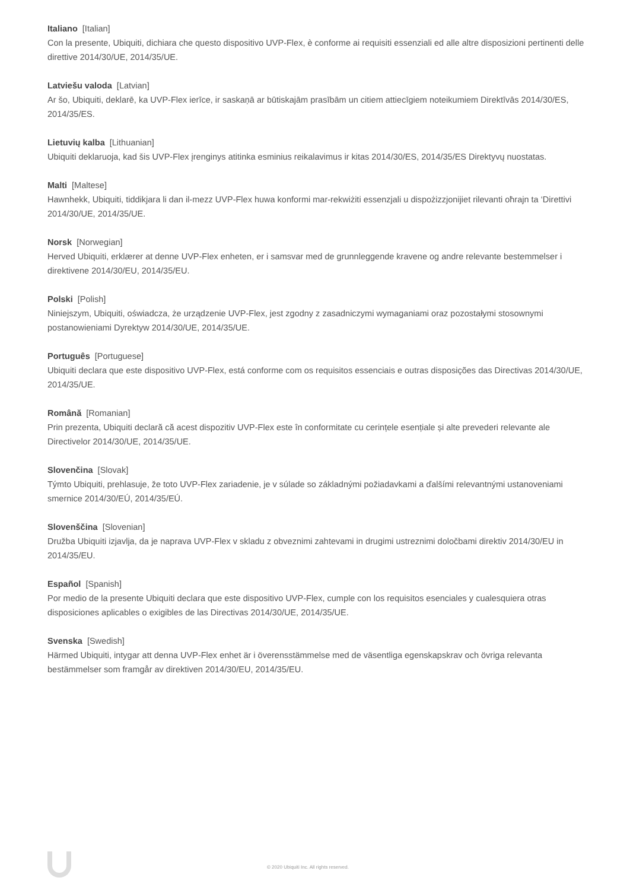Italiano [Italian]
Con la presente, Ubiquiti, dichiara che questo dispositivo UVP-Flex, è conforme ai requisiti essenziali ed alle altre disposizioni pertinenti delle direttive 2014/30/UE, 2014/35/UE.
Latviešu valoda [Latvian]
Ar šo, Ubiquiti, deklarē, ka UVP-Flex ierīce, ir saskaņā ar būtiskajām prasībām un citiem attiecīgiem noteikumiem Direktīvās 2014/30/ES, 2014/35/ES.
Lietuvių kalba [Lithuanian]
Ubiquiti deklaruoja, kad šis UVP-Flex įrenginys atitinka esminius reikalavimus ir kitas 2014/30/ES, 2014/35/ES Direktyvų nuostatas.
Malti [Maltese]
Hawnhekk, Ubiquiti, tiddikjara li dan il-mezz UVP-Flex huwa konformi mar-rekwiżiti essenzjali u dispożizzjonijiet rilevanti oħrajn ta ‘Direttivi 2014/30/UE, 2014/35/UE.
Norsk [Norwegian]
Herved Ubiquiti, erklærer at denne UVP-Flex enheten, er i samsvar med de grunnleggende kravene og andre relevante bestemmelser i direktivene 2014/30/EU, 2014/35/EU.
Polski [Polish]
Niniejszym, Ubiquiti, oświadcza, że urządzenie UVP-Flex, jest zgodny z zasadniczymi wymaganiami oraz pozostałymi stosownymi postanowieniami Dyrektyw 2014/30/UE, 2014/35/UE.
Português [Portuguese]
Ubiquiti declara que este dispositivo UVP-Flex, está conforme com os requisitos essenciais e outras disposições das Directivas 2014/30/UE, 2014/35/UE.
Română [Romanian]
Prin prezenta, Ubiquiti declară că acest dispozitiv UVP-Flex este în conformitate cu cerințele esențiale și alte prevederi relevante ale Directivelor 2014/30/UE, 2014/35/UE.
Slovenčina [Slovak]
Týmto Ubiquiti, prehlasuje, že toto UVP-Flex zariadenie, je v súlade so základnými požiadavkami a ďalšími relevantnými ustanoveniami smernice 2014/30/EÚ, 2014/35/EÚ.
Slovenščina [Slovenian]
Družba Ubiquiti izjavlja, da je naprava UVP-Flex v skladu z obveznimi zahtevami in drugimi ustreznimi določbami direktiv 2014/30/EU in 2014/35/EU.
Español [Spanish]
Por medio de la presente Ubiquiti declara que este dispositivo UVP-Flex, cumple con los requisitos esenciales y cualesquiera otras disposiciones aplicables o exigibles de las Directivas 2014/30/UE, 2014/35/UE.
Svenska [Swedish]
Härmed Ubiquiti, intygar att denna UVP-Flex enhet är i överensstämmelse med de väsentliga egenskapskrav och övriga relevanta bestämmelser som framgår av direktiven 2014/30/EU, 2014/35/EU.
© 2020 Ubiquiti Inc. All rights reserved.